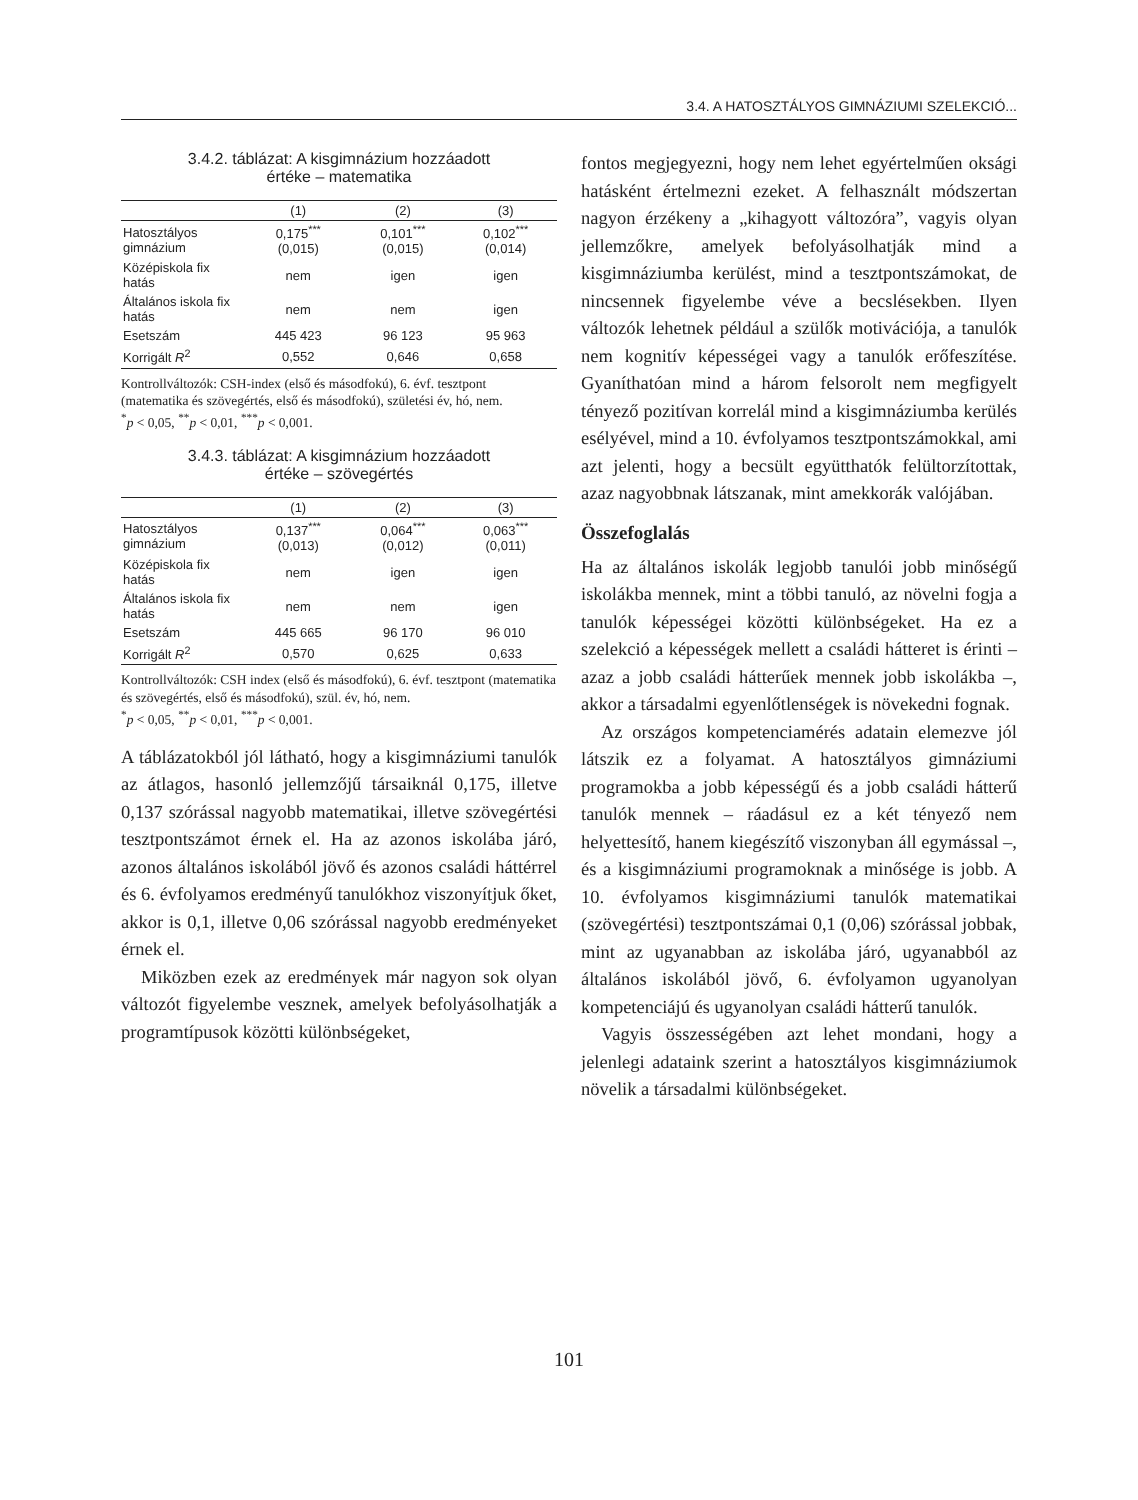3.4. A HATOSZTÁLYOS GIMNÁZIUMI SZELEKCIÓ...
3.4.2. táblázat: A kisgimnázium hozzáadott
értéke – matematika
| | (1) | (2) | (3) |
| --- | --- | --- | --- |
| Hatosztályos gimnázium | 0,175<sup>***</sup> (0,015) | 0,101<sup>***</sup> (0,015) | 0,102<sup>***</sup> (0,014) |
| Középiskola fix hatás | nem | igen | igen |
| Általános iskola fix hatás | nem | nem | igen |
| Esetszám | 445 423 | 96 123 | 95 963 |
| Korrigált R<sup>2</sup> | 0,552 | 0,646 | 0,658 |
Kontrollváltozók: CSH-index (első és másodfokú), 6. évf. tesztpont (matematika és szövegértés, első és másodfokú), születési év, hó, nem.
<sup>*</sup> p < 0,05, <sup>**</sup>p < 0,01, <sup>***</sup>p < 0,001.
3.4.3. táblázat: A kisgimnázium hozzáadott
értéke – szövegértés
| | (1) | (2) | (3) |
| --- | --- | --- | --- |
| Hatosztályos gimnázium | 0,137<sup>***</sup> (0,013) | 0,064<sup>***</sup> (0,012) | 0,063<sup>***</sup> (0,011) |
| Középiskola fix hatás | nem | igen | igen |
| Általános iskola fix hatás | nem | nem | igen |
| Esetszám | 445 665 | 96 170 | 96 010 |
| Korrigált R<sup>2</sup> | 0,570 | 0,625 | 0,633 |
Kontrollváltozók: CSH index (első és másodfokú), 6. évf. tesztpont (matematika és szövegértés, első és másodfokú), szül. év, hó, nem.
<sup>*</sup> p < 0,05, <sup>**</sup>p < 0,01, <sup>***</sup>p < 0,001.
A táblázatokból jól látható, hogy a kisgimnáziumi tanulók az átlagos, hasonló jellemzőjű társaiknál 0,175, illetve 0,137 szórással nagyobb matematikai, illetve szövegértési tesztpontszámot érnek el. Ha az azonos iskolába járó, azonos általános iskolából jövő és azonos családi háttérrel és 6. évfolyamos eredményű tanulókhoz viszonyítjuk őket, akkor is 0,1, illetve 0,06 szórással nagyobb eredményeket érnek el.
Miközben ezek az eredmények már nagyon sok olyan változót figyelembe vesznek, amelyek befolyásolhatják a programtípusok közötti különbségeket,
fontos megjegyezni, hogy nem lehet egyértelműen oksági hatásként értelmezni ezeket. A felhasznált módszertan nagyon érzékeny a „kihagyott változóra”, vagyis olyan jellemzőkre, amelyek befolyásolhatják mind a kisgimnáziumba kerülést, mind a tesztpontszámokat, de nincsennek figyelembe véve a becslésekben. Ilyen változók lehetnek például a szülők motivációja, a tanulók nem kognitív képességei vagy a tanulók erőfeszítése. Gyaníthatóan mind a három felsorolt nem megfigyelt tényező pozitívan korrelál mind a kisgimnáziumba kerülés esélyével, mind a 10. évfolyamos tesztpontszámokkal, ami azt jelenti, hogy a becsült együtthatók felültorzítottak, azaz nagyobbnak látszanak, mint amekkorák valójában.
Összefoglalás
Ha az általános iskolák legjobb tanulói jobb minőségű iskolákba mennek, mint a többi tanuló, az növelni fogja a tanulók képességei közötti különbségeket. Ha ez a szelekció a képességek mellett a családi hátteret is érinti – azaz a jobb családi hátterűek mennek jobb iskolákba –, akkor a társadalmi egyenlőtlenségek is növekedni fognak.
Az országos kompetenciamérés adatain elemezve jól látszik ez a folyamat. A hatosztályos gimnáziumi programokba a jobb képességű és a jobb családi hátterű tanulók mennek – ráadásul ez a két tényező nem helyettesítő, hanem kiegészítő viszonyban áll egymással –, és a kisgimnáziumi programoknak a minősége is jobb. A 10. évfolyamos kisgimnáziumi tanulók matematikai (szövegértési) tesztpontszámai 0,1 (0,06) szórással jobbak, mint az ugyanabban az iskolába járó, ugyanabból az általános iskolából jövő, 6. évfolyamon ugyanolyan kompetenciájú és ugyanolyan családi hátterű tanulók.
Vagyis összességében azt lehet mondani, hogy a jelenlegi adataink szerint a hatosztályos kisgimnáziumok növelik a társadalmi különbségeket.
101